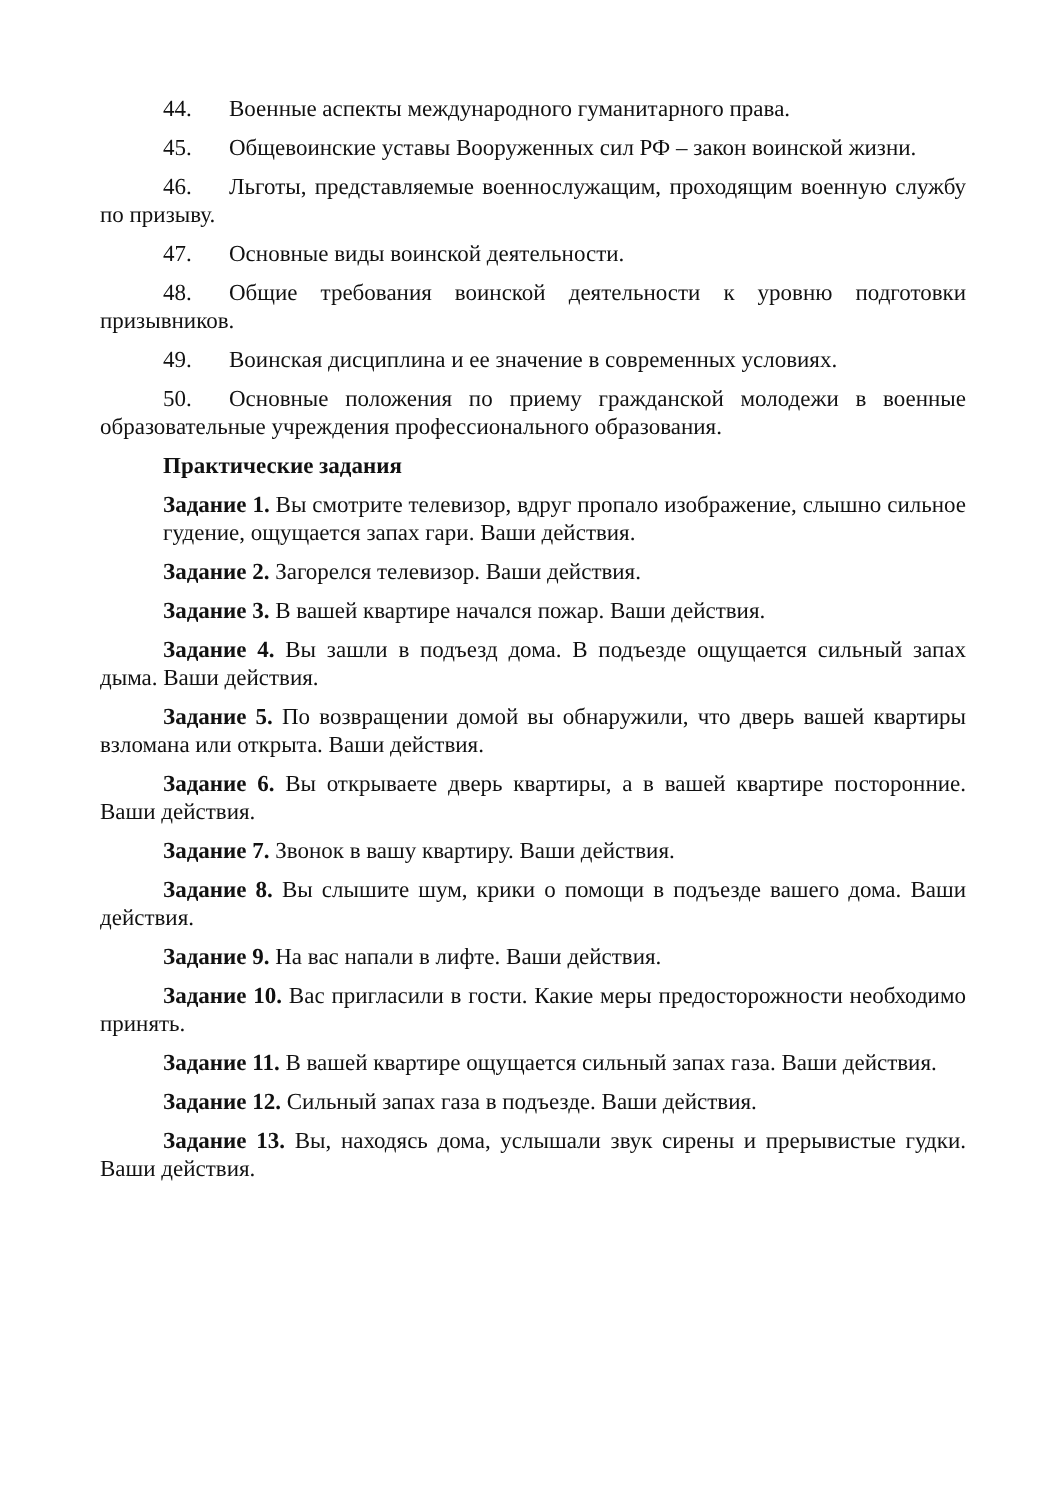44. Военные аспекты международного гуманитарного права.
45. Общевоинские уставы Вооруженных сил РФ – закон воинской жизни.
46. Льготы, представляемые военнослужащим, проходящим военную службу по призыву.
47. Основные виды воинской деятельности.
48. Общие требования воинской деятельности к уровню подготовки призывников.
49. Воинская дисциплина и ее значение в современных условиях.
50. Основные положения по приему гражданской молодежи в военные образовательные учреждения профессионального образования.
Практические задания
Задание 1. Вы смотрите телевизор, вдруг пропало изображение, слышно сильное гудение, ощущается запах гари. Ваши действия.
Задание 2. Загорелся телевизор. Ваши действия.
Задание 3. В вашей квартире начался пожар. Ваши действия.
Задание 4. Вы зашли в подъезд дома. В подъезде ощущается сильный запах дыма. Ваши действия.
Задание 5. По возвращении домой вы обнаружили, что дверь вашей квартиры взломана или открыта. Ваши действия.
Задание 6. Вы открываете дверь квартиры, а в вашей квартире посторонние. Ваши действия.
Задание 7. Звонок в вашу квартиру. Ваши действия.
Задание 8. Вы слышите шум, крики о помощи в подъезде вашего дома. Ваши действия.
Задание 9. На вас напали в лифте. Ваши действия.
Задание 10. Вас пригласили в гости. Какие меры предосторожности необходимо принять.
Задание 11. В вашей квартире ощущается сильный запах газа. Ваши действия.
Задание 12. Сильный запах газа в подъезде. Ваши действия.
Задание 13. Вы, находясь дома, услышали звук сирены и прерывистые гудки. Ваши действия.